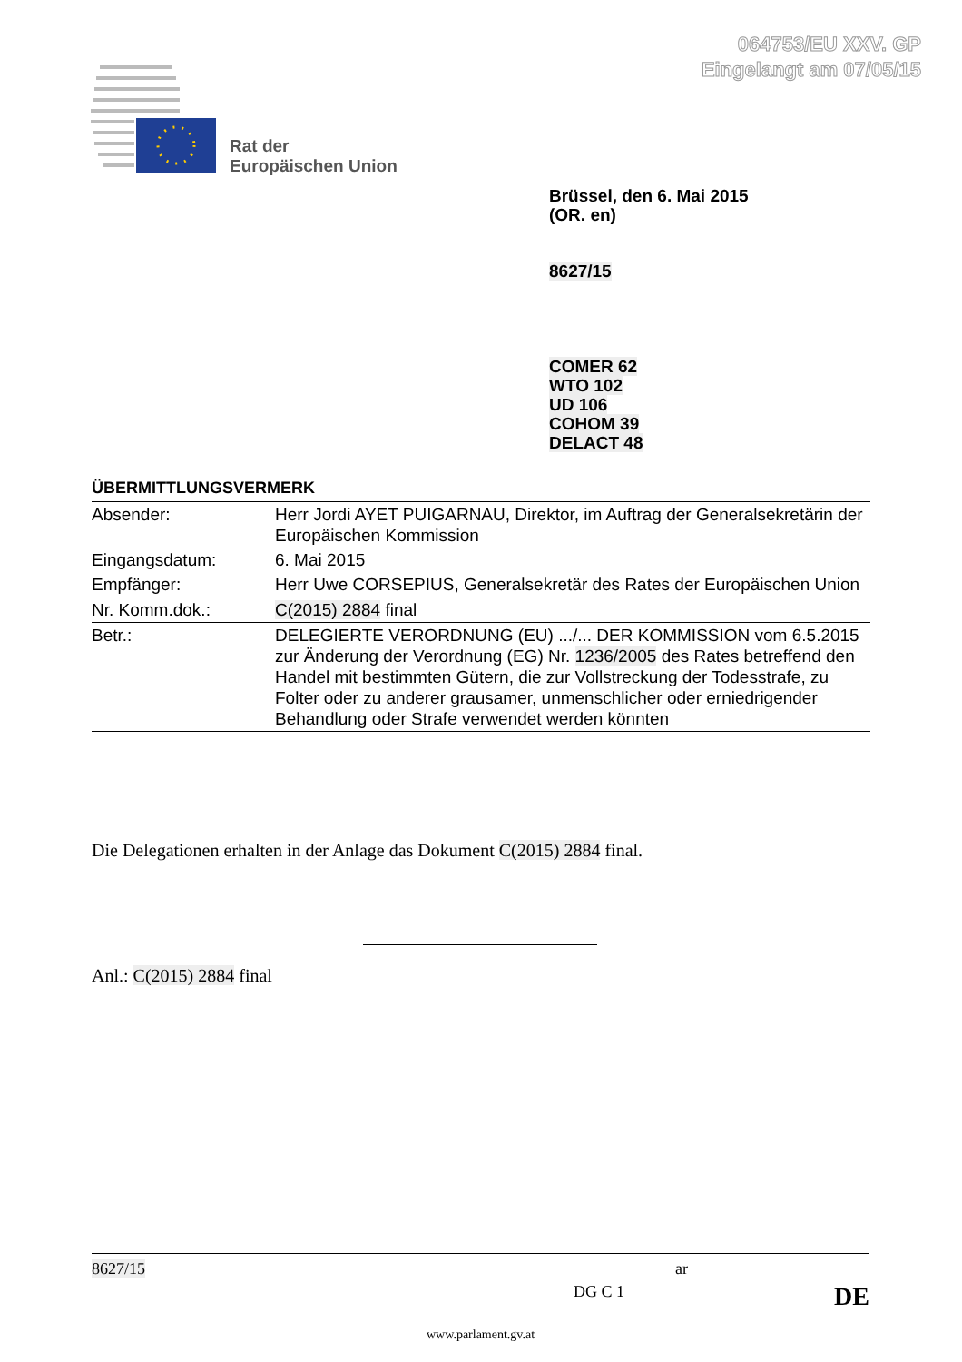064753/EU XXV. GP
Eingelangt am 07/05/15
Rat der
Europäischen Union
Brüssel, den 6. Mai 2015
(OR. en)
8627/15
COMER 62
WTO 102
UD 106
COHOM 39
DELACT 48
ÜBERMITTLUNGSVERMERK
| Absender: | Herr Jordi AYET PUIGARNAU, Direktor, im Auftrag der Generalsekretärin der Europäischen Kommission |
| Eingangsdatum: | 6. Mai 2015 |
| Empfänger: | Herr Uwe CORSEPIUS, Generalsekretär des Rates der Europäischen Union |
| Nr. Komm.dok.: | C(2015) 2884 final |
| Betr.: | DELEGIERTE VERORDNUNG (EU) .../... DER KOMMISSION vom 6.5.2015 zur Änderung der Verordnung (EG) Nr. 1236/2005 des Rates betreffend den Handel mit bestimmten Gütern, die zur Vollstreckung der Todesstrafe, zu Folter oder zu anderer grausamer, unmenschlicher oder erniedrigender Behandlung oder Strafe verwendet werden könnten |
Die Delegationen erhalten in der Anlage das Dokument C(2015) 2884 final.
Anl.: C(2015) 2884 final
8627/15 ar
DG C 1 DE
www.parlament.gv.at